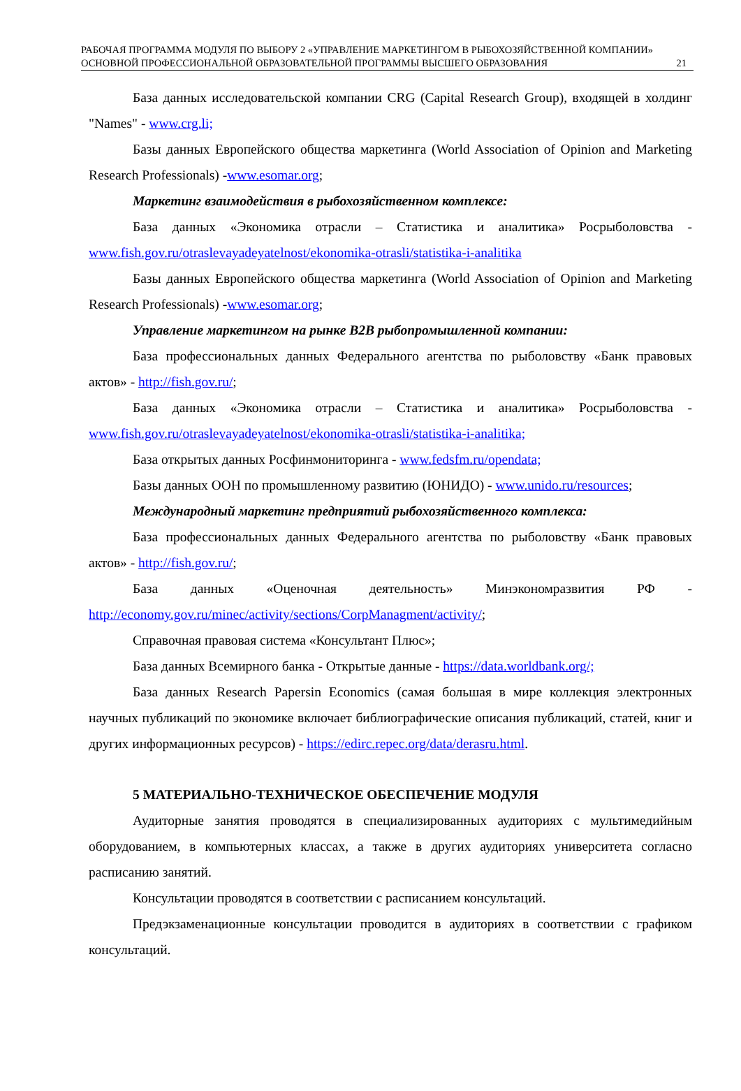РАБОЧАЯ ПРОГРАММА МОДУЛЯ ПО ВЫБОРУ 2 «УПРАВЛЕНИЕ МАРКЕТИНГОМ В РЫБОХОЗЯЙСТВЕННОЙ КОМПАНИИ» ОСНОВНОЙ ПРОФЕССИОНАЛЬНОЙ ОБРАЗОВАТЕЛЬНОЙ ПРОГРАММЫ ВЫСШЕГО ОБРАЗОВАНИЯ
21
База данных исследовательской компании CRG (Capital Research Group), входящей в холдинг "Names" - www.crg.li;
Базы данных Европейского общества маркетинга (World Association of Opinion and Marketing Research Professionals) -www.esomar.org;
Маркетинг взаимодействия в рыбохозяйственном комплексе:
База данных «Экономика отрасли – Статистика и аналитика» Росрыболовства - www.fish.gov.ru/otraslevayadeyatelnost/ekonomika-otrasli/statistika-i-analitika
Базы данных Европейского общества маркетинга (World Association of Opinion and Marketing Research Professionals) -www.esomar.org;
Управление маркетингом на рынке B2B рыбопромышленной компании:
База профессиональных данных Федерального агентства по рыболовству «Банк правовых актов» - http://fish.gov.ru/;
База данных «Экономика отрасли – Статистика и аналитика» Росрыболовства - www.fish.gov.ru/otraslevayadeyatelnost/ekonomika-otrasli/statistika-i-analitika;
База открытых данных Росфинмониторинга - www.fedsfm.ru/opendata;
Базы данных ООН по промышленному развитию (ЮНИДО) - www.unido.ru/resources;
Международный маркетинг предприятий рыбохозяйственного комплекса:
База профессиональных данных Федерального агентства по рыболовству «Банк правовых актов» - http://fish.gov.ru/;
База данных «Оценочная деятельность» Минэкономразвития РФ - http://economy.gov.ru/minec/activity/sections/CorpManagment/activity/;
Справочная правовая система «Консультант Плюс»;
База данных Всемирного банка - Открытые данные - https://data.worldbank.org/;
База данных Research Papersin Economics (самая большая в мире коллекция электронных научных публикаций по экономике включает библиографические описания публикаций, статей, книг и других информационных ресурсов) - https://edirc.repec.org/data/derasru.html.
5 МАТЕРИАЛЬНО-ТЕХНИЧЕСКОЕ ОБЕСПЕЧЕНИЕ МОДУЛЯ
Аудиторные занятия проводятся в специализированных аудиториях с мультимедийным оборудованием, в компьютерных классах, а также в других аудиториях университета согласно расписанию занятий.
Консультации проводятся в соответствии с расписанием консультаций.
Предэкзаменационные консультации проводится в аудиториях в соответствии с графиком консультаций.